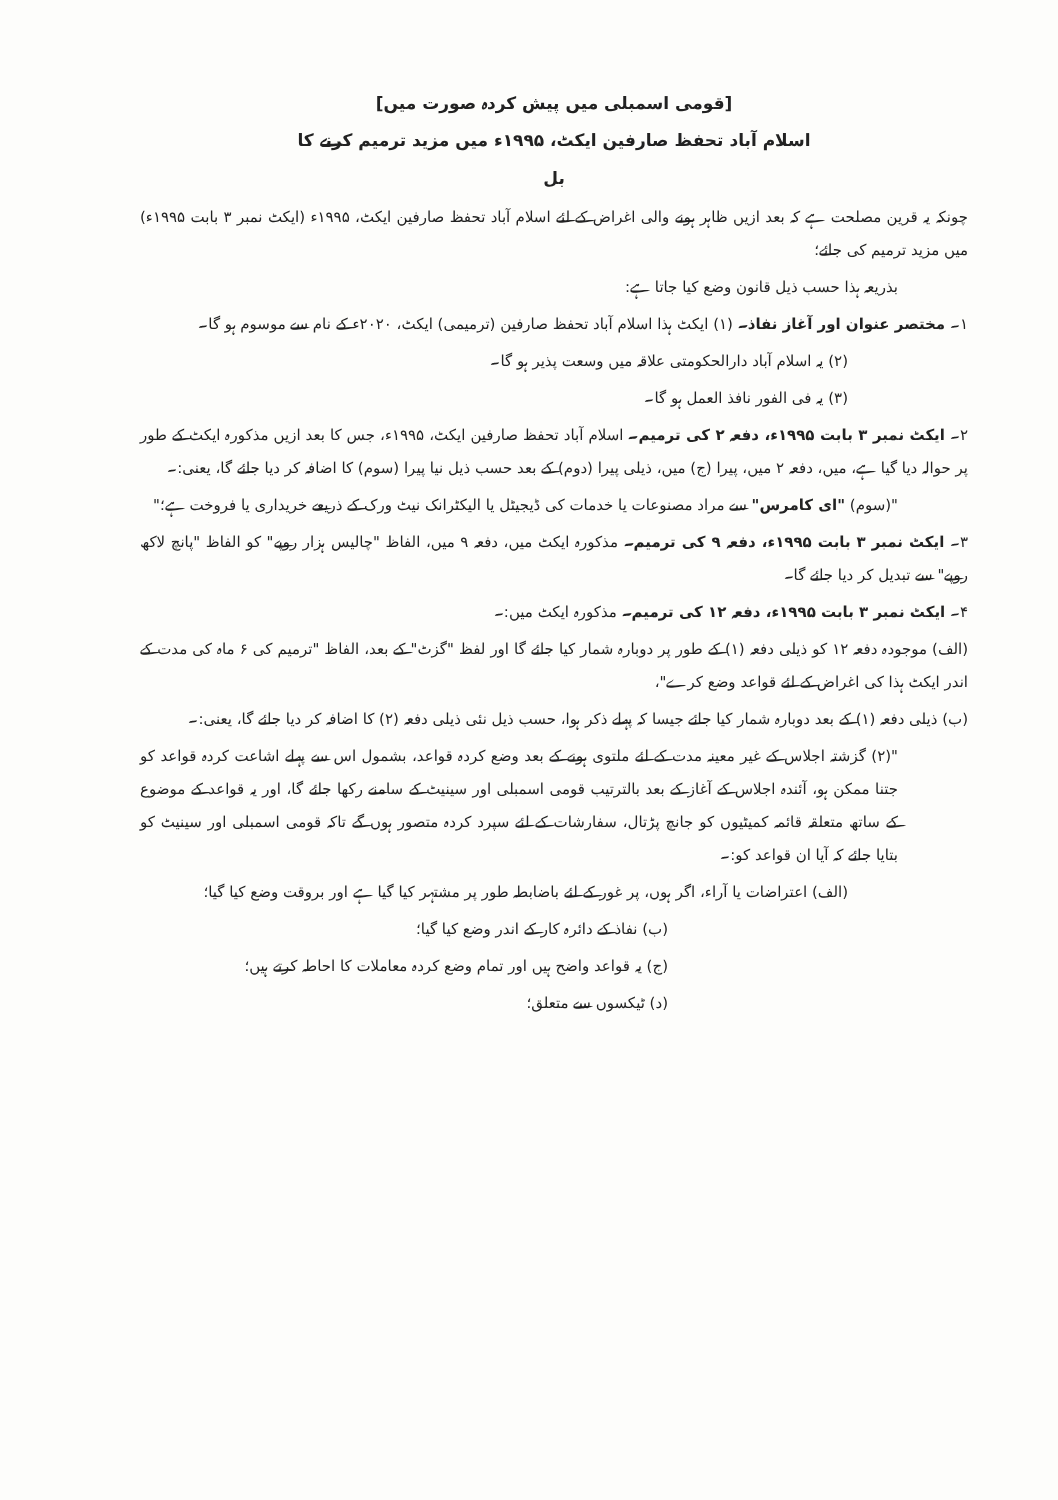[قومی اسمبلی میں پیش کردہ صورت میں]
اسلام آباد تحفظ صارفین ایکٹ، ۱۹۹۵ء میں مزید ترمیم کرنے کا
بل
چونکہ یہ قرین مصلحت ہے کہ بعد ازیں ظاہر ہونے والی اغراض کے لئے اسلام آباد تحفظ صارفین ایکٹ، ۱۹۹۵ء (ایکٹ نمبر ۳ بابت ۱۹۹۵ء) میں مزید ترمیم کی جائے؛
بذریعہ ہذا حسب ذیل قانون وضع کیا جاتا ہے:
۱۔ مختصر عنوان اور آغاز نفاذ۔ (۱) ایکٹ ہذا اسلام آباد تحفظ صارفین (ترمیمی) ایکٹ، ۲۰۲۰ء کے نام سے موسوم ہو گا۔
(۲) یہ اسلام آباد دارالحکومتی علاقہ میں وسعت پذیر ہو گا۔
(۳) یہ فی الفور نافذ العمل ہو گا۔
۲۔ ایکٹ نمبر ۳ بابت ۱۹۹۵ء، دفعہ ۲ کی ترمیم۔ اسلام آباد تحفظ صارفین ایکٹ، ۱۹۹۵ء، جس کا بعد ازیں مذکورہ ایکٹ کے طور پر حوالہ دیا گیا ہے، میں، دفعہ ۲ میں، پیرا (ج) میں، ذیلی پیرا (دوم) کے بعد حسب ذیل نیا پیرا (سوم) کا اضافہ کر دیا جائے گا، یعنی:۔
"(سوم) "ای کامرس" سے مراد مصنوعات یا خدمات کی ڈیجیٹل یا الیکٹرانک نیٹ ورک کے ذریعے خریداری یا فروخت ہے؛"
۳۔ ایکٹ نمبر ۳ بابت ۱۹۹۵ء، دفعہ ۹ کی ترمیم۔ مذکورہ ایکٹ میں، دفعہ ۹ میں، الفاظ "چالیس ہزار روپے" کو الفاظ "پانچ لاکھ روپے" سے تبدیل کر دیا جائے گا۔
۴۔ ایکٹ نمبر ۳ بابت ۱۹۹۵ء، دفعہ ۱۲ کی ترمیم۔ مذکورہ ایکٹ میں:۔
(الف) موجودہ دفعہ ۱۲ کو ذیلی دفعہ (۱) کے طور پر دوبارہ شمار کیا جائے گا اور لفظ "گزٹ" کے بعد، الفاظ "ترمیم کی ۶ ماہ کی مدت کے اندر ایکٹ ہذا کی اغراض کے لئے قواعد وضع کرے"،
(ب) ذیلی دفعہ (۱) کے بعد دوبارہ شمار کیا جائے جیسا کہ پہلے ذکر ہوا، حسب ذیل نئی ذیلی دفعہ (۲) کا اضافہ کر دیا جائے گا، یعنی:۔
"(۲) گزشتہ اجلاس کے غیر معینہ مدت کے لئے ملتوی ہونے کے بعد وضع کردہ قواعد، بشمول اس سے پہلے اشاعت کردہ قواعد کو جتنا ممکن ہو، آئندہ اجلاس کے آغاز کے بعد بالترتیب قومی اسمبلی اور سینیٹ کے سامنے رکھا جائے گا، اور یہ قواعد کے موضوع کے ساتھ متعلقہ قائمہ کمیٹیوں کو جانچ پڑتال، سفارشات کے لئے سپرد کردہ متصور ہوں گے تاکہ قومی اسمبلی اور سینیٹ کو بتایا جائے کہ آیا ان قواعد کو:۔
(الف) اعتراضات یا آراء، اگر ہوں، پر غور کے لئے باضابطہ طور پر مشتہر کیا گیا ہے اور بروقت وضع کیا گیا؛
(ب) نفاذ کے دائرہ کار کے اندر وضع کیا گیا؛
(ج) یہ قواعد واضح ہیں اور تمام وضع کردہ معاملات کا احاطہ کرتے ہیں؛
(د) ٹیکسوں سے متعلق؛